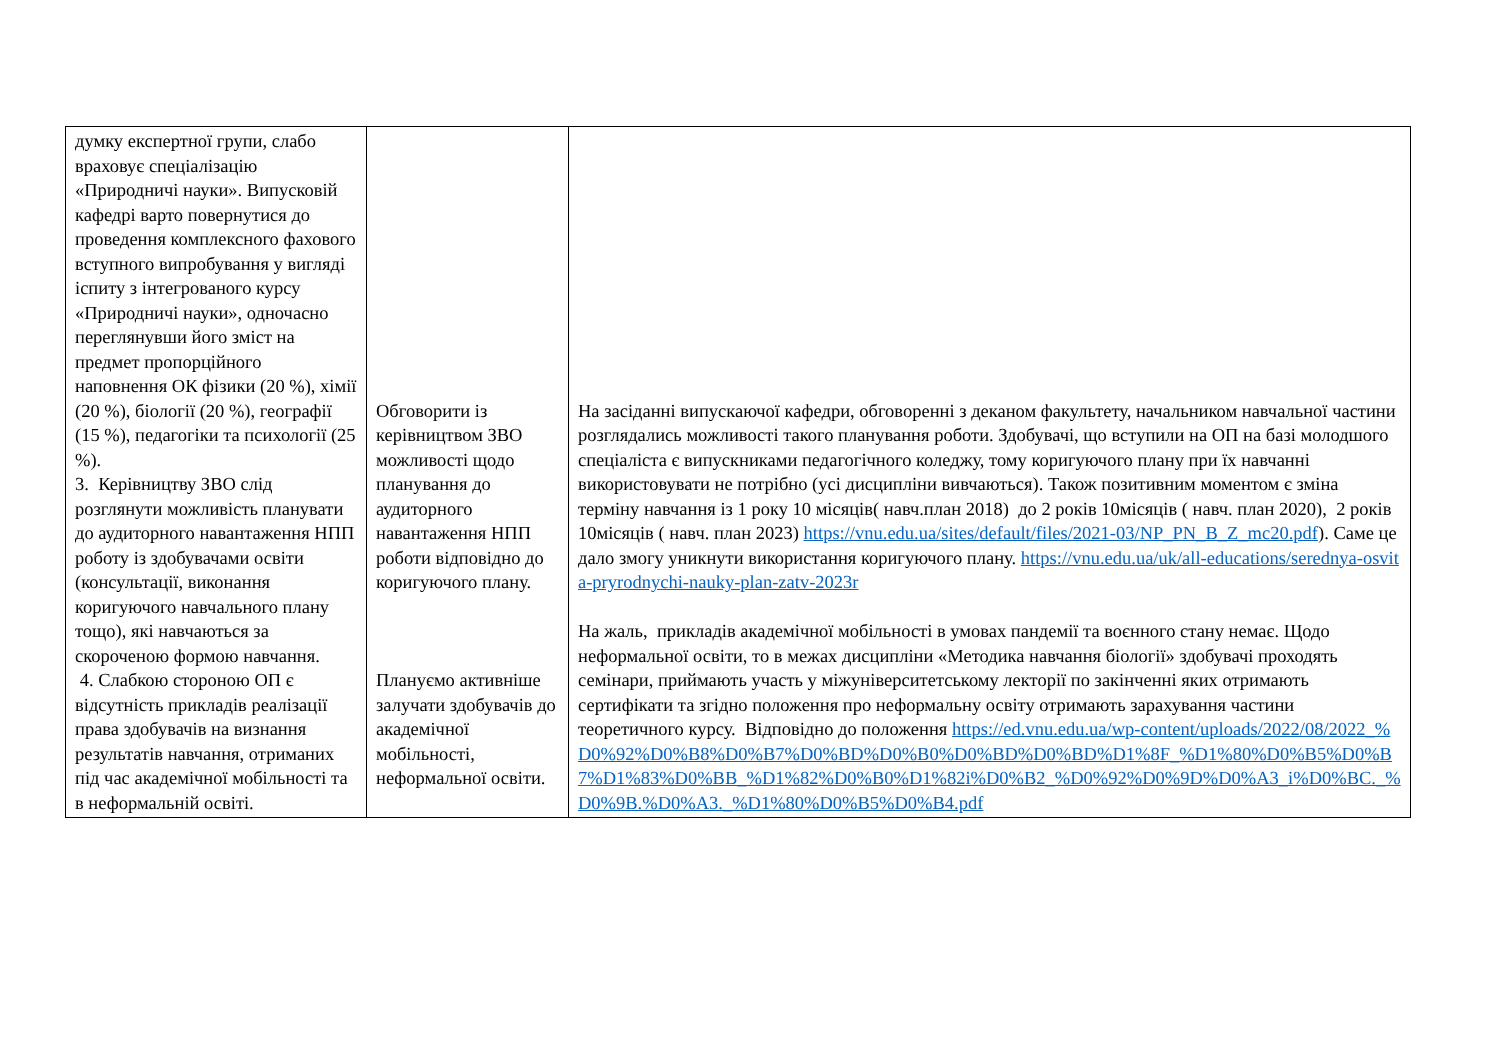| думку експертної групи, слабо враховує спеціалізацію «Природничі науки». Випусковій кафедрі варто повернутися до проведення комплексного фахового вступного випробування у вигляді іспиту з інтегрованого курсу «Природничі науки», одночасно переглянувши його зміст на предмет пропорційного наповнення ОК фізики (20 %), хімії (20 %), біології (20 %), географії (15 %), педагогіки та психології (25 %). 3. Керівництву ЗВО слід розглянути можливість планувати до аудиторного навантаження НПП роботу із здобувачами освіти (консультації, виконання коригуючого навчального плану тощо), які навчаються за скороченою формою навчання. 4. Слабкою стороною ОП є відсутність прикладів реалізації права здобувачів на визнання результатів навчання, отриманих під час академічної мобільності та в неформальній освіті. | Обговорити із керівництвом ЗВО можливості щодо планування до аудиторного навантаження НПП роботи відповідно до коригуючого плану. Плануємо активніше залучати здобувачів до академічної мобільності, неформальної освіти. | На засіданні випускаючої кафедри, обговоренні з деканом факультету, начальником навчальної частини розглядались можливості такого планування роботи. Здобувачі, що вступили на ОП на базі молодшого спеціаліста є випускниками педагогічного коледжу, тому коригуючого плану при їх навчанні використовувати не потрібно (усі дисципліни вивчаються). Також позитивним моментом є зміна терміну навчання із 1 року 10 місяців( навч.план 2018) до 2 років 10місяців ( навч. план 2020), 2 років 10місяців ( навч. план 2023) https://vnu.edu.ua/sites/default/files/2021-03/NP_PN_B_Z_mc20.pdf ). Саме це дало змогу уникнути використання коригуючого плану. https://vnu.edu.ua/uk/all-educations/serednya-osvita-pryrodnychi-nauky-plan-zatv-2023r На жаль, прикладів академічної мобільності в умовах пандемії та воєнного стану немає. Щодо неформальної освіти, то в межах дисципліни «Методика навчання біології» здобувачі проходять семінари, приймають участь у міжуніверситетському лекторії по закінченні яких отримають сертифікати та згідно положення про неформальну освіту отримають зарахування частини теоретичного курсу. Відповідно до положення https://ed.vnu.edu.ua/wp-content/uploads/2022/08/2022_%D0%92%D0%B8%D0%B7%D0%BD%D0%B0%D0%BD%D0%BD%D1%8F_%D1%80%D0%B5%D0%B7%D1%83%D0%BB_%D1%82%D0%B0%D1%82i%D0%B2_%D0%92%D0%9D%D0%A3_i%D0%BC._%D0%9B.%D0%A3._%D1%80%D0%B5%D0%B4.pdf |